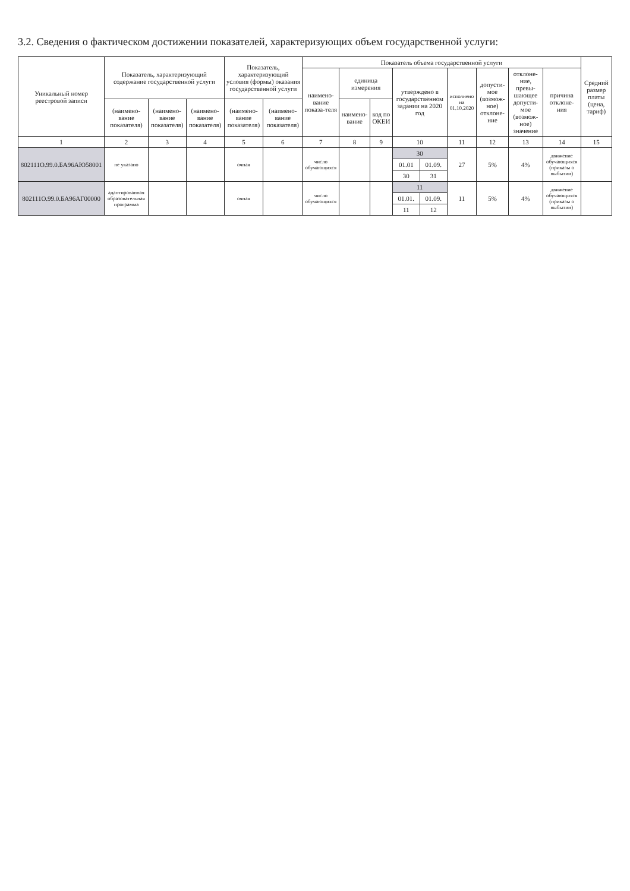3.2. Сведения о фактическом достижении показателей, характеризующих объем государственной услуги:
| Уникальный номер реестровой записи | Показатель, характеризующий содержание государственной услуги | | | Показатель, характеризующий условия (формы) оказания государственной услуги | | Показатель объема государственной услуги | | | | | | | | | Средний размер платы (цена, тариф) |
| --- | --- | --- | --- | --- | --- | --- | --- | --- | --- | --- | --- | --- | --- | --- | --- |
| | | | | | | наимено-вание показа-теля | единица измерения | | утверждено в государственном задании на 2020 год | | исполнено на 01.10.2020 | допусти-мое (возмож-ное) отклоне-ние | отклоне-ние, превы-шающее допусти-мое (возмож-ное) значение | причина отклоне-ния | |
| | (наимено-вание показателя) | (наимено-вание показателя) | (наимено-вание показателя) | (наимено-вание показателя) | (наимено-вание показателя) | | наимено-вание | код по ОКЕИ | | | | | | | |
| 1 | 2 | 3 | 4 | 5 | 6 | 7 | 8 | 9 | 10 | | 11 | 12 | 13 | 14 | 15 |
| 802111О.99.0.БА96АЮ58001 | не указано | | | очная | | число обучающихся | | | 30 | | 27 | 5% | 4% | движение обучающихся (приказы о выбытии) | |
| | | | | | | | | | 01.01 | 01.09. | | | | | |
| | | | | | | | | | 30 | 31 | | | | | |
| 802111О.99.0.БА96АГ00000 | адаптированная образовательная программа | | | очная | | число обучающихся | | | 11 | | 11 | 5% | 4% | движение обучающихся (приказы о выбытии) | |
| | | | | | | | | | 01.01. | 01.09. | | | | | |
| | | | | | | | | | 11 | 12 | | | | | |